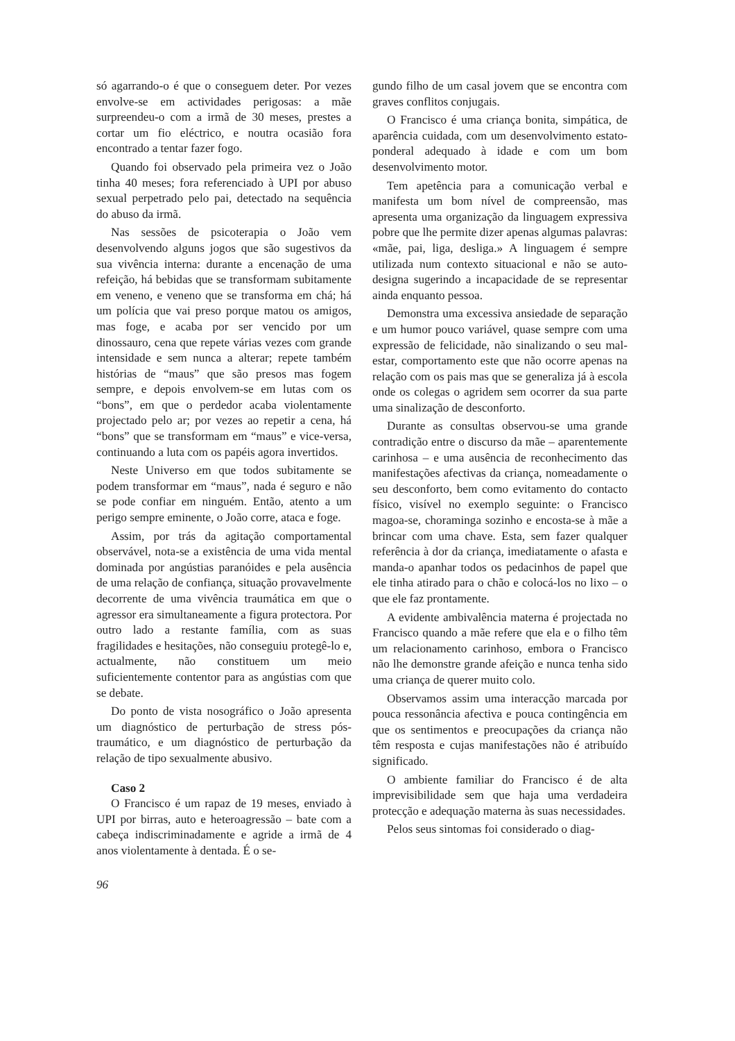só agarrando-o é que o conseguem deter. Por vezes envolve-se em actividades perigosas: a mãe surpreendeu-o com a irmã de 30 meses, prestes a cortar um fio eléctrico, e noutra ocasião fora encontrado a tentar fazer fogo.
Quando foi observado pela primeira vez o João tinha 40 meses; fora referenciado à UPI por abuso sexual perpetrado pelo pai, detectado na sequência do abuso da irmã.
Nas sessões de psicoterapia o João vem desenvolvendo alguns jogos que são sugestivos da sua vivência interna: durante a encenação de uma refeição, há bebidas que se transformam subitamente em veneno, e veneno que se transforma em chá; há um polícia que vai preso porque matou os amigos, mas foge, e acaba por ser vencido por um dinossauro, cena que repete várias vezes com grande intensidade e sem nunca a alterar; repete também histórias de “maus” que são presos mas fogem sempre, e depois envolvem-se em lutas com os “bons”, em que o perdedor acaba violentamente projectado pelo ar; por vezes ao repetir a cena, há “bons” que se transformam em “maus” e vice-versa, continuando a luta com os papéis agora invertidos.
Neste Universo em que todos subitamente se podem transformar em “maus”, nada é seguro e não se pode confiar em ninguém. Então, atento a um perigo sempre eminente, o João corre, ataca e foge.
Assim, por trás da agitação comportamental observável, nota-se a existência de uma vida mental dominada por angústias paranóides e pela ausência de uma relação de confiança, situação provavelmente decorrente de uma vivência traumática em que o agressor era simultaneamente a figura protectora. Por outro lado a restante família, com as suas fragilidades e hesitações, não conseguiu protegê-lo e, actualmente, não constituem um meio suficientemente contentor para as angústias com que se debate.
Do ponto de vista nosográfico o João apresenta um diagnóstico de perturbação de stress pós-traumático, e um diagnóstico de perturbação da relação de tipo sexualmente abusivo.
Caso 2
O Francisco é um rapaz de 19 meses, enviado à UPI por birras, auto e heteroagressão – bate com a cabeça indiscriminadamente e agride a irmã de 4 anos violentamente à dentada. É o se-
gundo filho de um casal jovem que se encontra com graves conflitos conjugais.
O Francisco é uma criança bonita, simpática, de aparência cuidada, com um desenvolvimento estato-ponderal adequado à idade e com um bom desenvolvimento motor.
Tem apetência para a comunicação verbal e manifesta um bom nível de compreensão, mas apresenta uma organização da linguagem expressiva pobre que lhe permite dizer apenas algumas palavras: «mãe, pai, liga, desliga.» A linguagem é sempre utilizada num contexto situacional e não se auto-designa sugerindo a incapacidade de se representar ainda enquanto pessoa.
Demonstra uma excessiva ansiedade de separação e um humor pouco variável, quase sempre com uma expressão de felicidade, não sinalizando o seu mal-estar, comportamento este que não ocorre apenas na relação com os pais mas que se generaliza já à escola onde os colegas o agridem sem ocorrer da sua parte uma sinalização de desconforto.
Durante as consultas observou-se uma grande contradição entre o discurso da mãe – aparentemente carinhosa – e uma ausência de reconhecimento das manifestações afectivas da criança, nomeadamente o seu desconforto, bem como evitamento do contacto físico, visível no exemplo seguinte: o Francisco magoa-se, choraminga sozinho e encosta-se à mãe a brincar com uma chave. Esta, sem fazer qualquer referência à dor da criança, imediatamente o afasta e manda-o apanhar todos os pedacinhos de papel que ele tinha atirado para o chão e colocá-los no lixo – o que ele faz prontamente.
A evidente ambivalência materna é projectada no Francisco quando a mãe refere que ela e o filho têm um relacionamento carinhoso, embora o Francisco não lhe demonstre grande afeição e nunca tenha sido uma criança de querer muito colo.
Observamos assim uma interacção marcada por pouca ressonância afectiva e pouca contingência em que os sentimentos e preocupações da criança não têm resposta e cujas manifestações não é atribuído significado.
O ambiente familiar do Francisco é de alta imprevisibilidade sem que haja uma verdadeira protecção e adequação materna às suas necessidades.
Pelos seus sintomas foi considerado o diag-
96